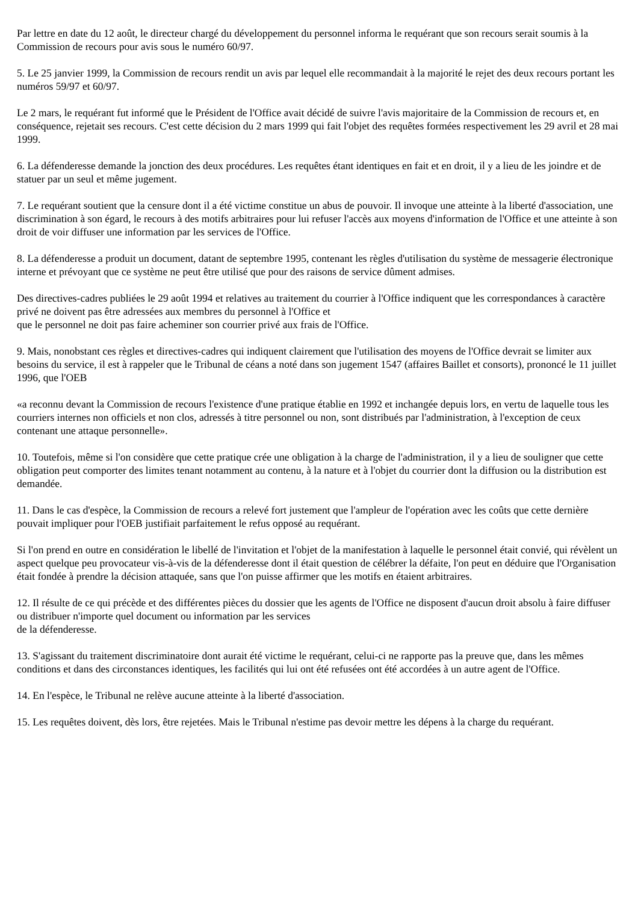Par lettre en date du 12 août, le directeur chargé du développement du personnel informa le requérant que son recours serait soumis à la Commission de recours pour avis sous le numéro 60/97.
5. Le 25 janvier 1999, la Commission de recours rendit un avis par lequel elle recommandait à la majorité le rejet des deux recours portant les numéros 59/97 et 60/97.
Le 2 mars, le requérant fut informé que le Président de l'Office avait décidé de suivre l'avis majoritaire de la Commission de recours et, en conséquence, rejetait ses recours. C'est cette décision du 2 mars 1999 qui fait l'objet des requêtes formées respectivement les 29 avril et 28 mai 1999.
6. La défenderesse demande la jonction des deux procédures. Les requêtes étant identiques en fait et en droit, il y a lieu de les joindre et de statuer par un seul et même jugement.
7. Le requérant soutient que la censure dont il a été victime constitue un abus de pouvoir. Il invoque une atteinte à la liberté d'association, une discrimination à son égard, le recours à des motifs arbitraires pour lui refuser l'accès aux moyens d'information de l'Office et une atteinte à son droit de voir diffuser une information par les services de l'Office.
8. La défenderesse a produit un document, datant de septembre 1995, contenant les règles d'utilisation du système de messagerie électronique interne et prévoyant que ce système ne peut être utilisé que pour des raisons de service dûment admises.
Des directives-cadres publiées le 29 août 1994 et relatives au traitement du courrier à l'Office indiquent que les correspondances à caractère privé ne doivent pas être adressées aux membres du personnel à l'Office et
que le personnel ne doit pas faire acheminer son courrier privé aux frais de l'Office.
9. Mais, nonobstant ces règles et directives-cadres qui indiquent clairement que l'utilisation des moyens de l'Office devrait se limiter aux besoins du service, il est à rappeler que le Tribunal de céans a noté dans son jugement 1547 (affaires Baillet et consorts), prononcé le 11 juillet 1996, que l'OEB
«a reconnu devant la Commission de recours l'existence d'une pratique établie en 1992 et inchangée depuis lors, en vertu de laquelle tous les courriers internes non officiels et non clos, adressés à titre personnel ou non, sont distribués par l'administration, à l'exception de ceux contenant une attaque personnelle».
10. Toutefois, même si l'on considère que cette pratique crée une obligation à la charge de l'administration, il y a lieu de souligner que cette obligation peut comporter des limites tenant notamment au contenu, à la nature et à l'objet du courrier dont la diffusion ou la distribution est demandée.
11. Dans le cas d'espèce, la Commission de recours a relevé fort justement que l'ampleur de l'opération avec les coûts que cette dernière pouvait impliquer pour l'OEB justifiait parfaitement le refus opposé au requérant.
Si l'on prend en outre en considération le libellé de l'invitation et l'objet de la manifestation à laquelle le personnel était convié, qui révèlent un aspect quelque peu provocateur vis-à-vis de la défenderesse dont il était question de célébrer la défaite, l'on peut en déduire que l'Organisation était fondée à prendre la décision attaquée, sans que l'on puisse affirmer que les motifs en étaient arbitraires.
12. Il résulte de ce qui précède et des différentes pièces du dossier que les agents de l'Office ne disposent d'aucun droit absolu à faire diffuser ou distribuer n'importe quel document ou information par les services
de la défenderesse.
13. S'agissant du traitement discriminatoire dont aurait été victime le requérant, celui-ci ne rapporte pas la preuve que, dans les mêmes conditions et dans des circonstances identiques, les facilités qui lui ont été refusées ont été accordées à un autre agent de l'Office.
14. En l'espèce, le Tribunal ne relève aucune atteinte à la liberté d'association.
15. Les requêtes doivent, dès lors, être rejetées. Mais le Tribunal n'estime pas devoir mettre les dépens à la charge du requérant.